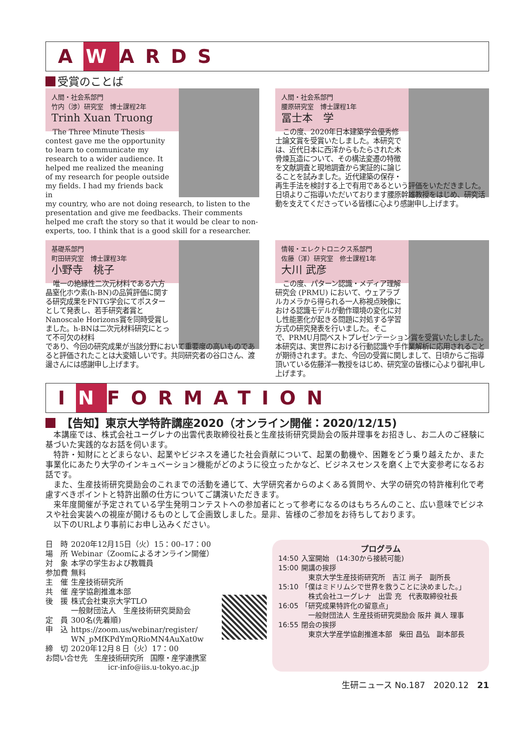A W ARDS
受賞のことば
人間・社会系部門
竹内（渉）研究室　博士課程2年
Trinh Xuan Truong
The Three Minute Thesis contest gave me the opportunity to learn to communicate my research to a wider audience. It helped me realized the meaning of my research for people outside my fields. I had my friends back in
my country, who are not doing research, to listen to the presentation and give me feedbacks. Their comments helped me craft the story so that it would be clear to non-experts, too. I think that is a good skill for a researcher.
人間・社会系部門
腰原研究室　博士課程1年
冨士本　学
この度、2020年日本建築学会優秀修士論文賞を受賞いたしました。本研究では、近代日本に西洋からもたらされた木骨煉瓦造について、その構法変遷の特徴を文献調査と現地調査から実証的に論じることを試みました。近代建築の保存・
再生手法を検討する上で有用であるという評価をいただきました。日頃よりご指導いただいております腰原幹雄教授をはじめ、研究活動を支えてくださっている皆様に心より感謝申し上げます。
基礎系部門
町田研究室　博士課程3年
小野寺　桃子
唯一の絶縁性二次元材料である六方晶窒化ホウ素(h-BN)の品質評価に関する研究成果をFNTG学会にてポスターとして発表し、若手研究者賞とNanoscale Horizons賞を同時受賞しました。h-BNは二次元材料研究にとって不可欠の材料
であり、今回の研究成果が当該分野において重要度の高いものであると評価されたことは大変嬉しいです。共同研究者の谷口さん、渡邊さんには感謝申し上げます。
情報・エレクトロニクス系部門
佐藤（洋）研究室　修士課程1年
大川 武彦
この度、パターン認識・メディア理解研究会 (PRMU) において、ウェアラブルカメラから得られる一人称視点映像における認識モデルが動作環境の変化に対し性能悪化が起きる問題に対処する学習方式の研究発表を行いました。そこ
で、PRMU月間ベストプレゼンテーション賞を受賞いたしました。本研究は、実世界における行動認識や手作業解析に応用されることが期待されます。また、今回の受賞に関しまして、日頃からご指導頂いている佐藤洋一教授をはじめ、研究室の皆様に心より御礼申し上げます。
I N FORMATION
【告知】東京大学特許講座2020（オンライン開催：2020/12/15)
本講座では、株式会社ユーグレナの出雲代表取締役社長と生産技術研究奨励会の阪井理事をお招きし、お二人のご経験に基づいた実践的なお話を伺います。
特許・知財にとどまらない、起業やビジネスを通じた社会貢献について、起業の動機や、困難をどう乗り越えたか、また事業化にあたり大学のインキュベーション機能がどのように役立ったかなど、ビジネスセンスを磨く上で大変参考になるお話です。
また、生産技術研究奨励会のこれまでの活動を通じて、大学研究者からのよくある質問や、大学の研究の特許権利化で考慮すべきポイントと特許出願の仕方についてご講演いただきます。
来年度開催が予定されている学生発明コンテストへの参加者にとって参考になるのはもちろんのこと、広い意味でビジネスや社会実装への視座が開けるものとして企画致しました。是非、皆様のご参加をお待ちしております。
以下のURLより事前にお申し込みください。
| 日 時 | 2020年12月15日（火）15：00–17：00 |
| 場 所 | Webinar（Zoomによるオンライン開催） |
| 対 象 | 本学の学生および教職員 |
| 参加費 | 無料 |
| 主 催 | 生産技術研究所 |
| 共 催 | 産学協創推進本部 |
| 後 援 | 株式会社東京大学TLO 一般財団法人 生産技術研究奨励会 |
| 定 員 | 300名(先着順) |
| 申 込 | https://zoom.us/webinar/register/ WN_pMfKPdYmQRioMN4AuXat0w |
| 締 切 | 2020年12月８日（火）17：00 |
お問い合せ先　生産技術研究所　国際・産学連携室
icr-info@iis.u-tokyo.ac.jp
プログラム
| 14:50 | 入室開始 (14:30から接続可能) |
| 15:00 | 開講の挨拶 東京大学生産技術研究所 吉江 尚子 副所長 |
| 15:10 | 「僕はミドリムシで世界を救うことに決めました。」 株式会社ユーグレナ 出雲 充 代表取締役社長 |
| 16:05 | 「研究成果特許化の留意点」 一般財団法人 生産技術研究奨励会 阪井 眞人 理事 |
| 16:55 | 閉会の挨拶 東京大学産学協創推進本部 柴田 昌弘 副本部長 |
生研ニュース No.187　2020.12　21